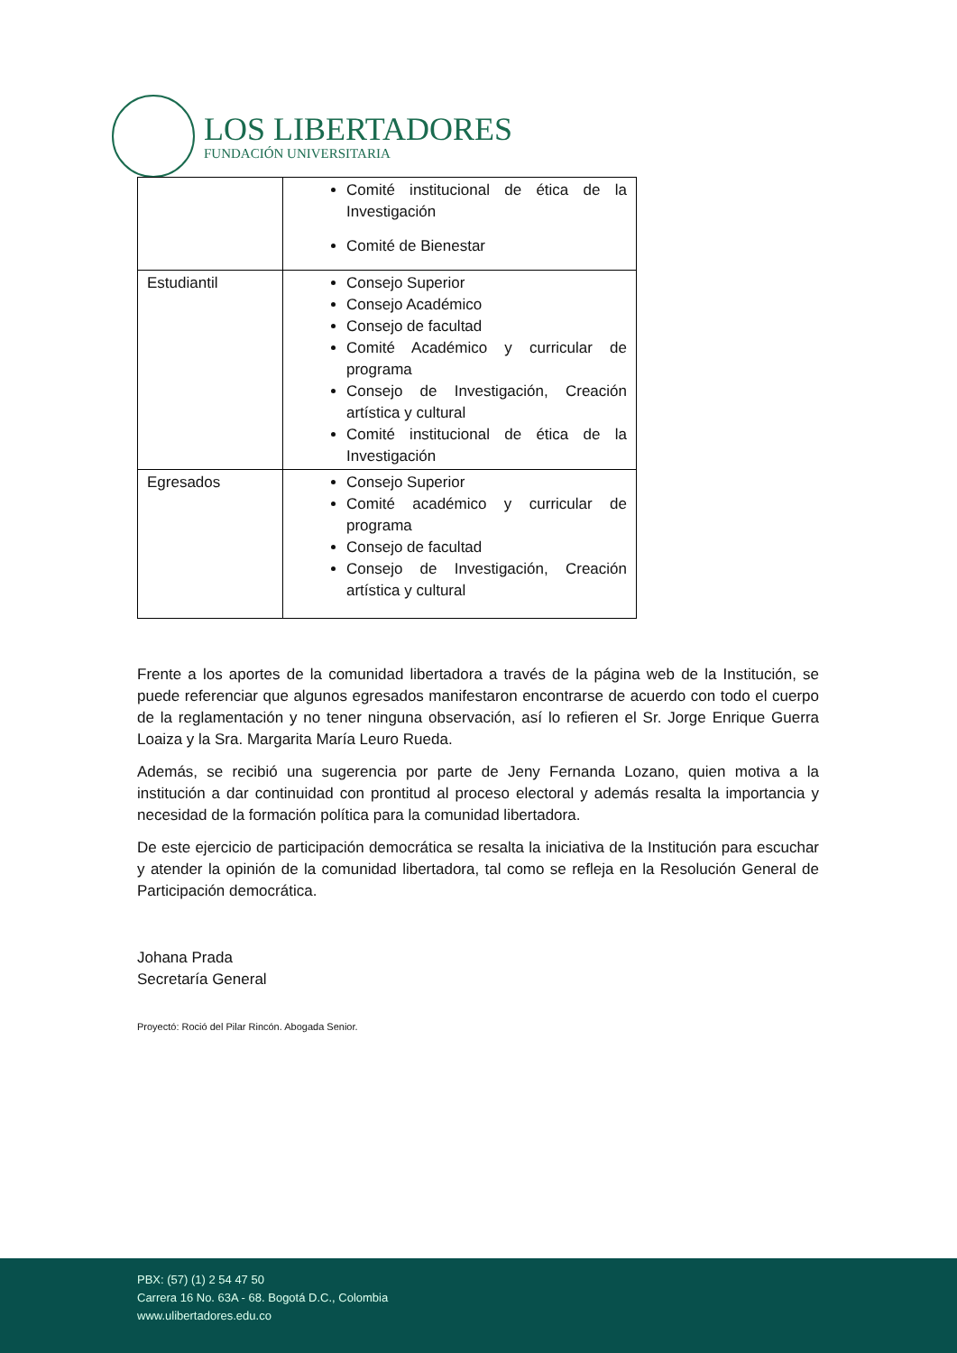LOS LIBERTADORES
FUNDACIÓN UNIVERSITARIA
| | Comité institucional de ética de la Investigación Comité de Bienestar |
| Estudiantil | Consejo Superior Consejo Académico Consejo de facultad Comité Académico y curricular de programa Consejo de Investigación, Creación artística y cultural Comité institucional de ética de la Investigación |
| Egresados | Consejo Superior Comité académico y curricular de programa Consejo de facultad Consejo de Investigación, Creación artística y cultural |
Frente a los aportes de la comunidad libertadora a través de la página web de la Institución, se puede referenciar que algunos egresados manifestaron encontrarse de acuerdo con todo el cuerpo de la reglamentación y no tener ninguna observación, así lo refieren el Sr. Jorge Enrique Guerra Loaiza y la Sra. Margarita María Leuro Rueda.
Además, se recibió una sugerencia por parte de Jeny Fernanda Lozano, quien motiva a la institución a dar continuidad con prontitud al proceso electoral y además resalta la importancia y necesidad de la formación política para la comunidad libertadora.
De este ejercicio de participación democrática se resalta la iniciativa de la Institución para escuchar y atender la opinión de la comunidad libertadora, tal como se refleja en la Resolución General de Participación democrática.
Johana Prada
Secretaría General
Proyectó: Roció del Pilar Rincón. Abogada Senior.
PBX: (57) (1) 2 54 47 50
Carrera 16 No. 63A - 68. Bogotá D.C., Colombia
www.ulibertadores.edu.co